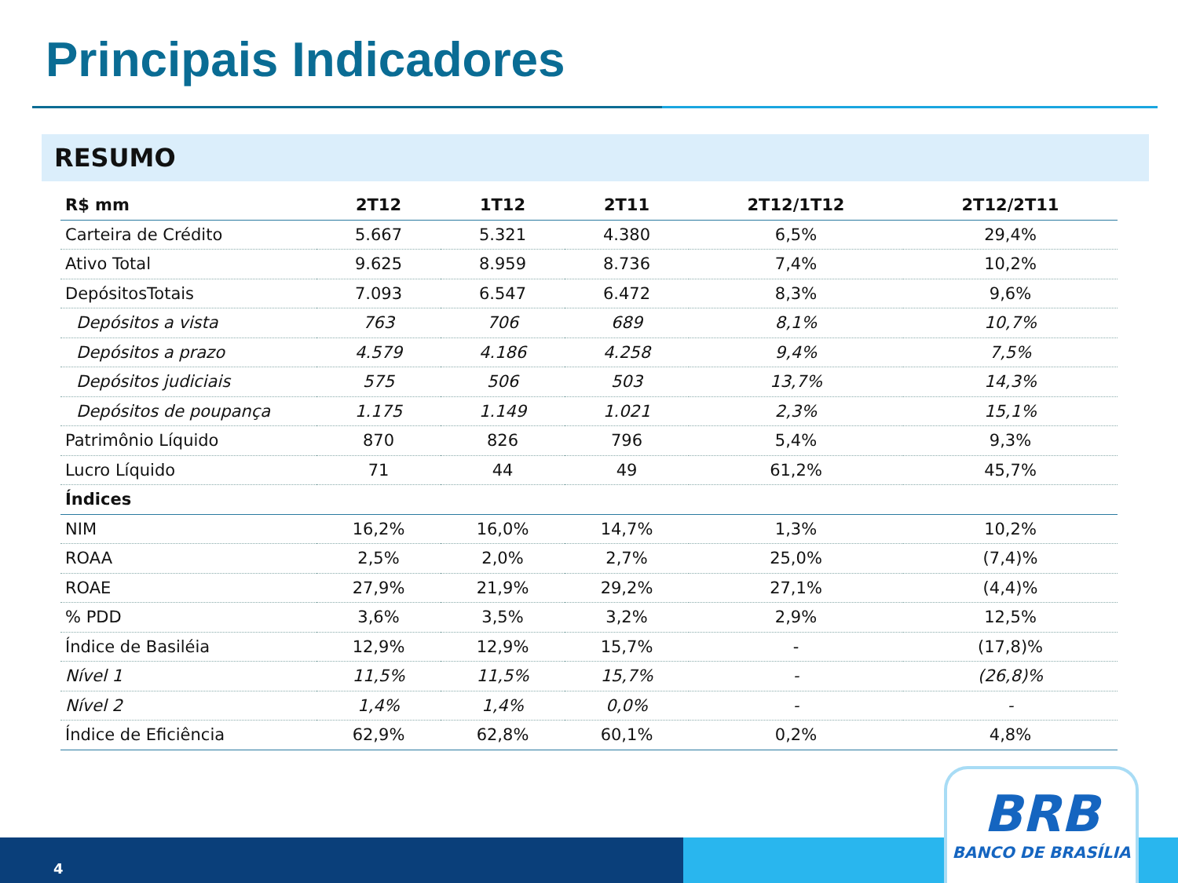Principais Indicadores
RESUMO
| R$ mm | 2T12 | 1T12 | 2T11 | 2T12/1T12 | 2T12/2T11 |
| --- | --- | --- | --- | --- | --- |
| Carteira de Crédito | 5.667 | 5.321 | 4.380 | 6,5% | 29,4% |
| Ativo Total | 9.625 | 8.959 | 8.736 | 7,4% | 10,2% |
| DepósitosTotais | 7.093 | 6.547 | 6.472 | 8,3% | 9,6% |
| Depósitos a vista | 763 | 706 | 689 | 8,1% | 10,7% |
| Depósitos a prazo | 4.579 | 4.186 | 4.258 | 9,4% | 7,5% |
| Depósitos judiciais | 575 | 506 | 503 | 13,7% | 14,3% |
| Depósitos de poupança | 1.175 | 1.149 | 1.021 | 2,3% | 15,1% |
| Patrimônio Líquido | 870 | 826 | 796 | 5,4% | 9,3% |
| Lucro Líquido | 71 | 44 | 49 | 61,2% | 45,7% |
| Índices | | | | | |
| NIM | 16,2% | 16,0% | 14,7% | 1,3% | 10,2% |
| ROAA | 2,5% | 2,0% | 2,7% | 25,0% | (7,4)% |
| ROAE | 27,9% | 21,9% | 29,2% | 27,1% | (4,4)% |
| % PDD | 3,6% | 3,5% | 3,2% | 2,9% | 12,5% |
| Índice de Basiléia | 12,9% | 12,9% | 15,7% | - | (17,8)% |
| Nível 1 | 11,5% | 11,5% | 15,7% | - | (26,8)% |
| Nível 2 | 1,4% | 1,4% | 0,0% | - | - |
| Índice de Eficiência | 62,9% | 62,8% | 60,1% | 0,2% | 4,8% |
4 BRB
BANCO DE BRASÍLIA